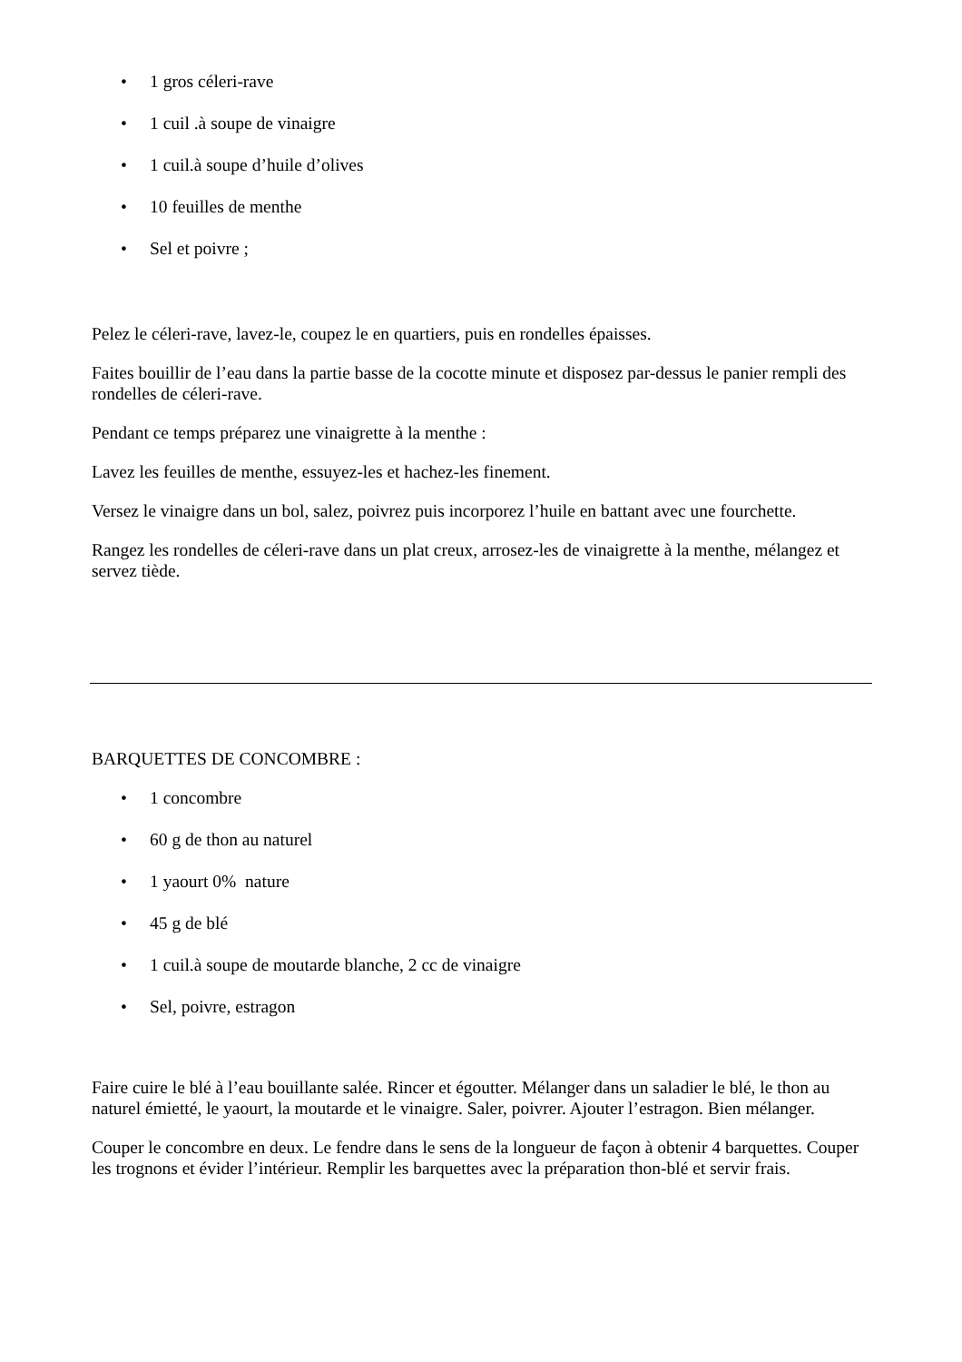• 1 gros céleri-rave
• 1 cuil .à soupe de vinaigre
• 1 cuil.à soupe d’huile d’olives
• 10 feuilles de menthe
• Sel et poivre ;
Pelez le céleri-rave, lavez-le, coupez le en quartiers, puis en rondelles épaisses.
Faites bouillir de l’eau dans la partie basse de la cocotte minute et disposez par-dessus le panier rempli des rondelles de céleri-rave.
Pendant ce temps préparez une vinaigrette à la menthe :
Lavez les feuilles de menthe, essuyez-les et hachez-les finement.
Versez le vinaigre dans un bol, salez, poivrez puis incorporez l’huile en battant avec une fourchette.
Rangez les rondelles de céleri-rave dans un plat creux, arrosez-les de vinaigrette à la menthe, mélangez et servez tiède.
BARQUETTES DE CONCOMBRE :
• 1 concombre
• 60 g de thon au naturel
• 1 yaourt 0% nature
• 45 g de blé
• 1 cuil.à soupe de moutarde blanche, 2 cc de vinaigre
• Sel, poivre, estragon
Faire cuire le blé à l’eau bouillante salée. Rincer et égoutter. Mélanger dans un saladier le blé, le thon au naturel émietté, le yaourt, la moutarde et le vinaigre. Saler, poivrer. Ajouter l’estragon. Bien mélanger.
Couper le concombre en deux. Le fendre dans le sens de la longueur de façon à obtenir 4 barquettes. Couper les trognons et évider l’intérieur. Remplir les barquettes avec la préparation thon-blé et servir frais.